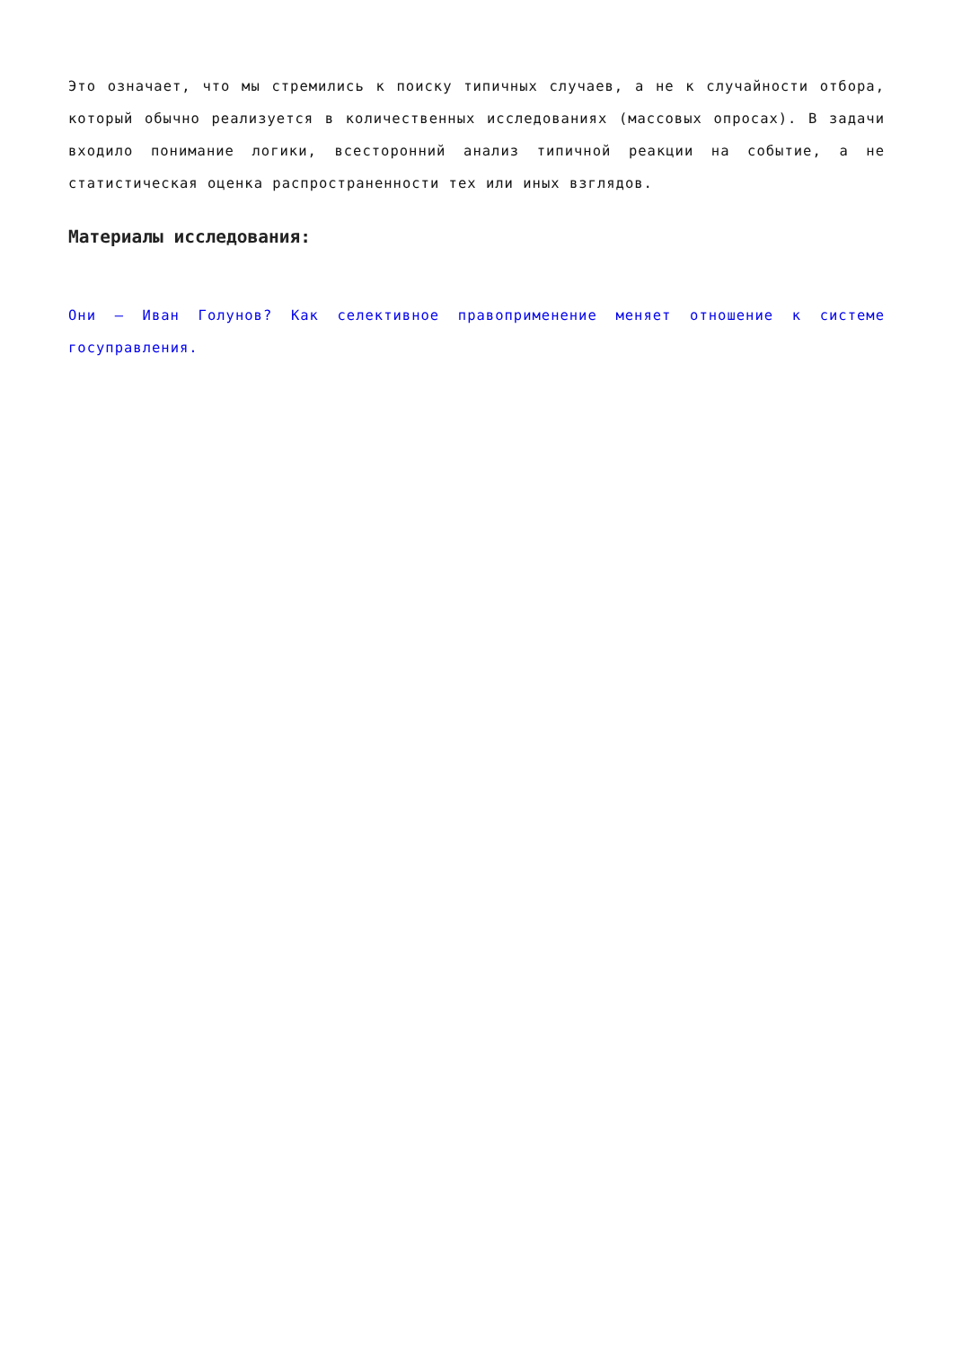Это означает, что мы стремились к поиску типичных случаев, а не к случайности отбора, который обычно реализуется в количественных исследованиях (массовых опросах). В задачи входило понимание логики, всесторонний анализ типичной реакции на событие, а не статистическая оценка распространенности тех или иных взглядов.
Материалы исследования:
Они — Иван Голунов? Как селективное правоприменение меняет отношение к системе госуправления.